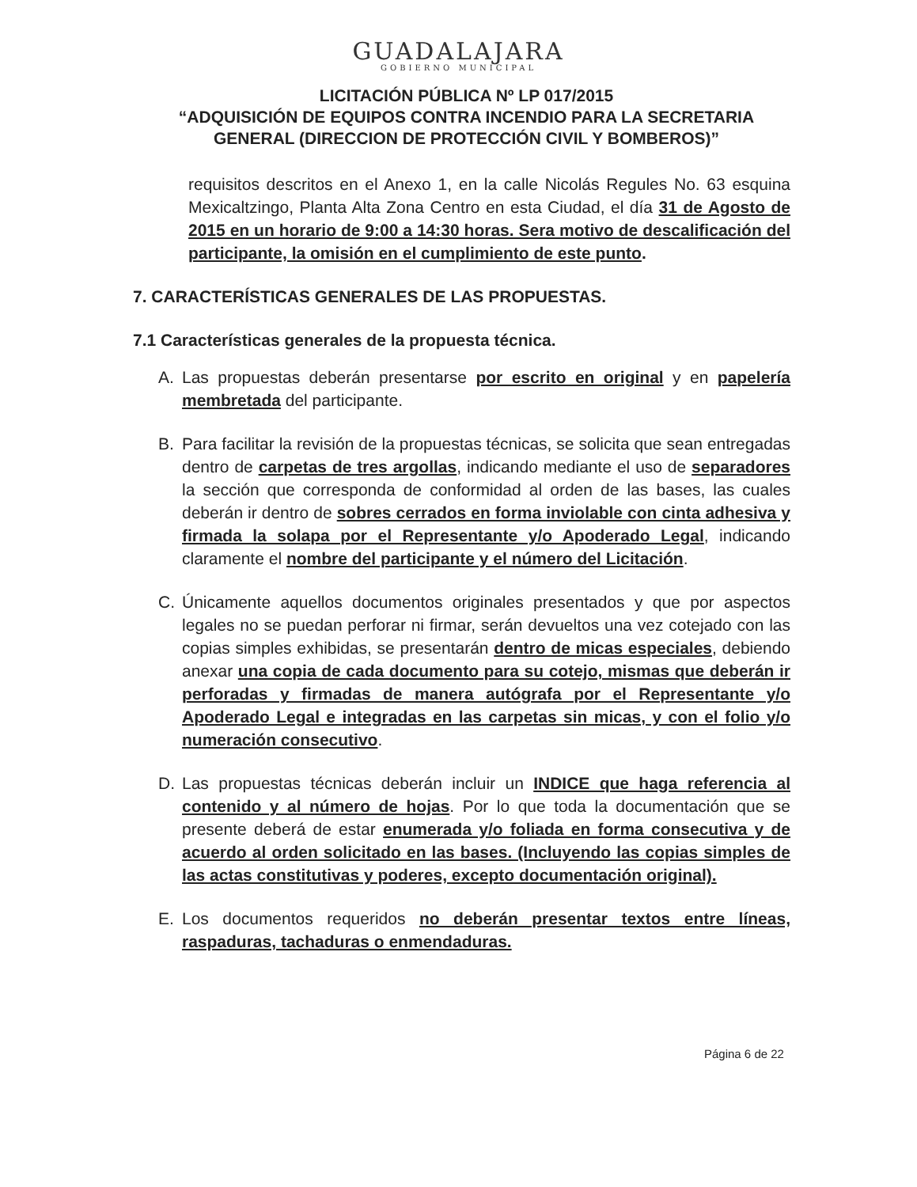GUADALAJARA
GOBIERNO MUNICIPAL
LICITACIÓN PÚBLICA Nº LP 017/2015
“ADQUISICIÓN DE EQUIPOS CONTRA INCENDIO PARA LA SECRETARIA GENERAL (DIRECCION DE PROTECCIÓN CIVIL Y BOMBEROS)”
requisitos descritos en el Anexo 1, en la calle Nicolás Regules No. 63 esquina Mexicaltzingo, Planta Alta Zona Centro en esta Ciudad, el día 31 de Agosto de 2015 en un horario de 9:00 a 14:30 horas. Sera motivo de descalificación del participante, la omisión en el cumplimiento de este punto.
7. CARACTERÍSTICAS GENERALES DE LAS PROPUESTAS.
7.1 Características generales de la propuesta técnica.
A. Las propuestas deberán presentarse por escrito en original y en papelería membretada del participante.
B. Para facilitar la revisión de la propuestas técnicas, se solicita que sean entregadas dentro de carpetas de tres argollas, indicando mediante el uso de separadores la sección que corresponda de conformidad al orden de las bases, las cuales deberán ir dentro de sobres cerrados en forma inviolable con cinta adhesiva y firmada la solapa por el Representante y/o Apoderado Legal, indicando claramente el nombre del participante y el número del Licitación.
C. Únicamente aquellos documentos originales presentados y que por aspectos legales no se puedan perforar ni firmar, serán devueltos una vez cotejado con las copias simples exhibidas, se presentarán dentro de micas especiales, debiendo anexar una copia de cada documento para su cotejo, mismas que deberán ir perforadas y firmadas de manera autógrafa por el Representante y/o Apoderado Legal e integradas en las carpetas sin micas, y con el folio y/o numeración consecutivo.
D. Las propuestas técnicas deberán incluir un INDICE que haga referencia al contenido y al número de hojas. Por lo que toda la documentación que se presente deberá de estar enumerada y/o foliada en forma consecutiva y de acuerdo al orden solicitado en las bases. (Incluyendo las copias simples de las actas constitutivas y poderes, excepto documentación original).
E. Los documentos requeridos no deberán presentar textos entre líneas, raspaduras, tachaduras o enmendaduras.
Página 6 de 22